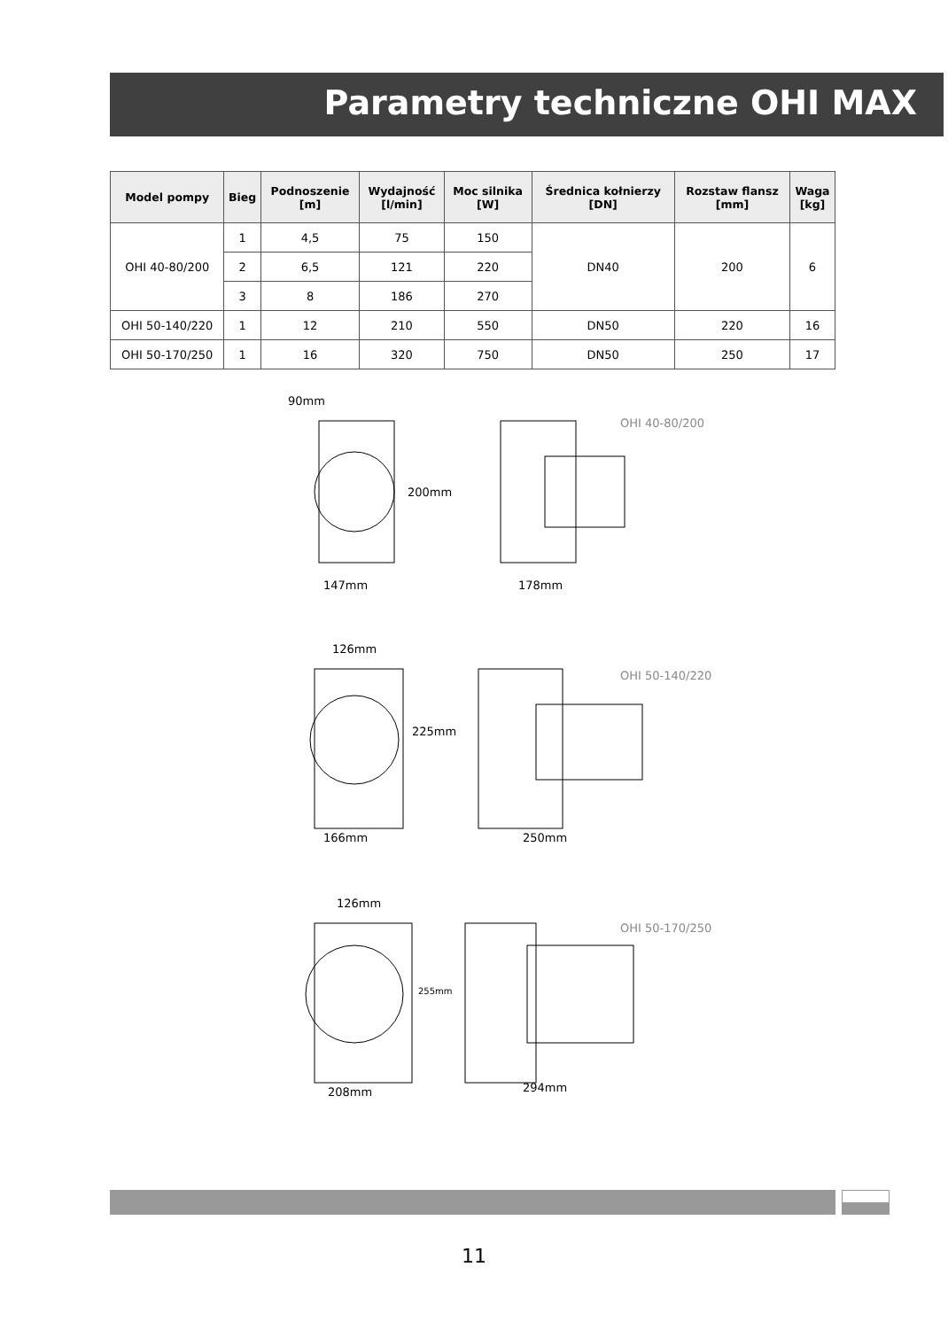Parametry techniczne OHI MAX
| Model pompy | Bieg | Podnoszenie [m] | Wydajność [l/min] | Moc silnika [W] | Średnica kołnierzy [DN] | Rozstaw flansz [mm] | Waga [kg] |
| --- | --- | --- | --- | --- | --- | --- | --- |
| OHI 40-80/200 | 1 | 4,5 | 75 | 150 | DN40 | 200 | 6 |
| | 2 | 6,5 | 121 | 220 | | | |
| | 3 | 8 | 186 | 270 | | | |
| OHI 50-140/220 | 1 | 12 | 210 | 550 | DN50 | 220 | 16 |
| OHI 50-170/250 | 1 | 16 | 320 | 750 | DN50 | 250 | 17 |
90mm
200mm
147mm
178mm
OHI 40-80/200
126mm
225mm
166mm
250mm
OHI 50-140/220
126mm
255mm
208mm
294mm
OHI 50-170/250
11